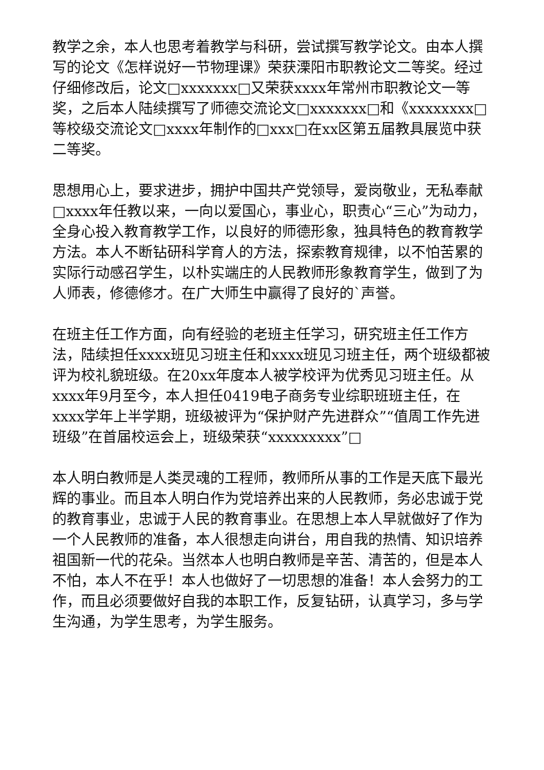教学之余，本人也思考着教学与科研，尝试撰写教学论文。由本人撰写的论文《怎样说好一节物理课》荣获溧阳市职教论文二等奖。经过仔细修改后，论文□xxxxxxx□又荣获xxxx年常州市职教论文一等奖，之后本人陆续撰写了师德交流论文□xxxxxxx□和《xxxxxxxx□等校级交流论文□xxxx年制作的□xxx□在xx区第五届教具展览中获二等奖。
思想用心上，要求进步，拥护中国共产党领导，爱岗敬业，无私奉献□xxxx年任教以来，一向以爱国心，事业心，职责心“三心”为动力，全身心投入教育教学工作，以良好的师德形象，独具特色的教育教学方法。本人不断钻研科学育人的方法，探索教育规律，以不怕苦累的实际行动感召学生，以朴实端庄的人民教师形象教育学生，做到了为人师表，修德修才。在广大师生中赢得了良好的`声誉。
在班主任工作方面，向有经验的老班主任学习，研究班主任工作方法，陆续担任xxxx班见习班主任和xxxx班见习班主任，两个班级都被评为校礼貌班级。在20xx年度本人被学校评为优秀见习班主任。从xxxx年9月至今，本人担任0419电子商务专业综职班班主任，在xxxx学年上半学期，班级被评为“保护财产先进群众”“值周工作先进班级”在首届校运会上，班级荣获“xxxxxxxxx”□
本人明白教师是人类灵魂的工程师，教师所从事的工作是天底下最光辉的事业。而且本人明白作为党培养出来的人民教师，务必忠诚于党的教育事业，忠诚于人民的教育事业。在思想上本人早就做好了作为一个人民教师的准备，本人很想走向讲台，用自我的热情、知识培养祖国新一代的花朵。当然本人也明白教师是辛苦、清苦的，但是本人不怕，本人不在乎！本人也做好了一切思想的准备！本人会努力的工作，而且必须要做好自我的本职工作，反复钻研，认真学习，多与学生沟通，为学生思考，为学生服务。